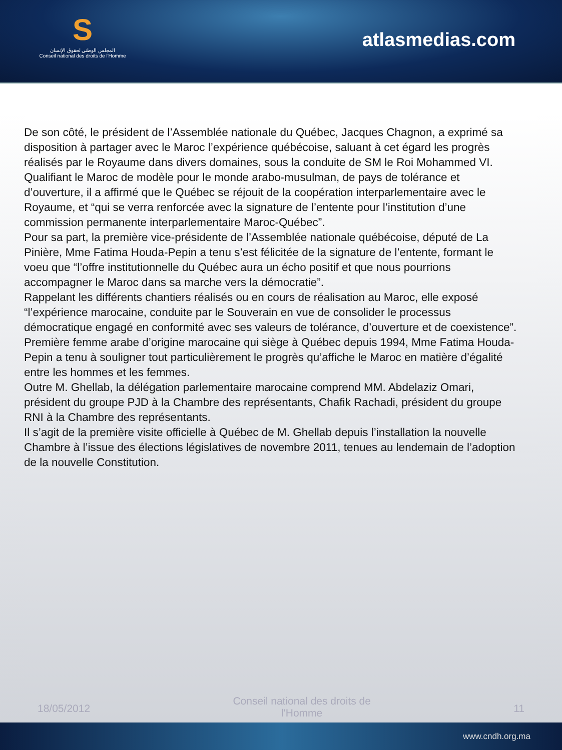S
المجلس الوطني لحقوق الإنسان
Conseil national des droits de l'Homme
atlasmedias.com
De son côté, le président de l’Assemblée nationale du Québec, Jacques Chagnon, a exprimé sa disposition à partager avec le Maroc l’expérience québécoise, saluant à cet égard les progrès réalisés par le Royaume dans divers domaines, sous la conduite de SM le Roi Mohammed VI. Qualifiant le Maroc de modèle pour le monde arabo-musulman, de pays de tolérance et d’ouverture, il a affirmé que le Québec se réjouit de la coopération interparlementaire avec le Royaume, et “qui se verra renforcée avec la signature de l’entente pour l’institution d’une commission permanente interparlementaire Maroc-Québec”.
Pour sa part, la première vice-présidente de l’Assemblée nationale québécoise, député de La Pinière, Mme Fatima Houda-Pepin a tenu s’est félicitée de la signature de l’entente, formant le voeu que “l’offre institutionnelle du Québec aura un écho positif et que nous pourrions accompagner le Maroc dans sa marche vers la démocratie”.
Rappelant les différents chantiers réalisés ou en cours de réalisation au Maroc, elle exposé “l’expérience marocaine, conduite par le Souverain en vue de consolider le processus démocratique engagé en conformité avec ses valeurs de tolérance, d’ouverture et de coexistence”.
Première femme arabe d’origine marocaine qui siège à Québec depuis 1994, Mme Fatima Houda-Pepin a tenu à souligner tout particulièrement le progrès qu’affiche le Maroc en matière d’égalité entre les hommes et les femmes.
Outre M. Ghellab, la délégation parlementaire marocaine comprend MM. Abdelaziz Omari, président du groupe PJD à la Chambre des représentants, Chafik Rachadi, président du groupe RNI à la Chambre des représentants.
Il s’agit de la première visite officielle à Québec de M. Ghellab depuis l’installation la nouvelle Chambre à l’issue des élections législatives de novembre 2011, tenues au lendemain de l’adoption de la nouvelle Constitution.
18/05/2012 Conseil national des droits de l'Homme 11
www.cndh.org.ma